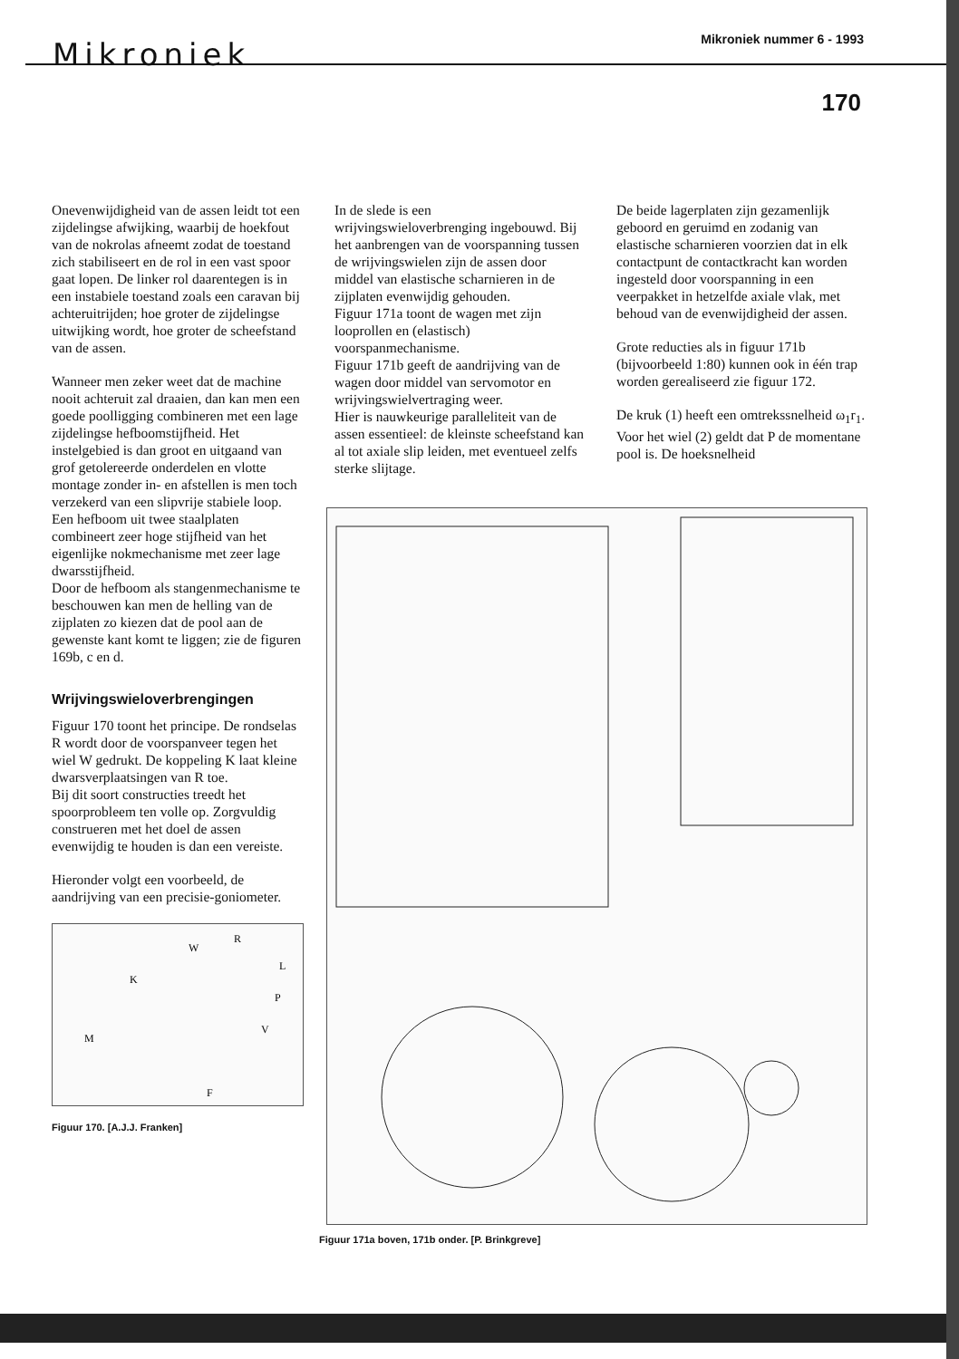Mikroniek Mikroniek nummer 6 - 1993
170
Onevenwijdigheid van de assen leidt tot een zijdelingse afwijking, waarbij de hoekfout van de nokrolas afneemt zodat de toestand zich stabiliseert en de rol in een vast spoor gaat lopen. De linker rol daarentegen is in een instabiele toestand zoals een caravan bij achteruitrijden; hoe groter de zijdelingse uitwijking wordt, hoe groter de scheefstand van de assen.
Wanneer men zeker weet dat de machine nooit achteruit zal draaien, dan kan men een goede poolligging combineren met een lage zijdelingse hefboomstijfheid. Het instelgebied is dan groot en uitgaand van grof getolereerde onderdelen en vlotte montage zonder in- en afstellen is men toch verzekerd van een slipvrije stabiele loop.
Een hefboom uit twee staalplaten combineert zeer hoge stijfheid van het eigenlijke nokmechanisme met zeer lage dwarsstijfheid.
Door de hefboom als stangenmechanisme te beschouwen kan men de helling van de zijplaten zo kiezen dat de pool aan de gewenste kant komt te liggen; zie de figuren 169b, c en d.
Wrijvingswieloverbrengingen
Figuur 170 toont het principe. De rondselas R wordt door de voorspanveer tegen het wiel W gedrukt. De koppeling K laat kleine dwarsverplaatsingen van R toe.
Bij dit soort constructies treedt het spoorprobleem ten volle op. Zorgvuldig construeren met het doel de assen evenwijdig te houden is dan een vereiste.
Hieronder volgt een voorbeeld, de aandrijving van een precisie-goniometer.
R
W
L
K
P
V
M
F
Figuur 170. [A.J.J. Franken]
In de slede is een wrijvingswieloverbrenging ingebouwd. Bij het aanbrengen van de voorspanning tussen de wrijvingswielen zijn de assen door middel van elastische scharnieren in de zijplaten evenwijdig gehouden.
Figuur 171a toont de wagen met zijn looprollen en (elastisch) voorspanmechanisme.
Figuur 171b geeft de aandrijving van de wagen door middel van servomotor en wrijvingswielvertraging weer.
Hier is nauwkeurige paralleliteit van de assen essentieel: de kleinste scheefstand kan al tot axiale slip leiden, met eventueel zelfs sterke slijtage.
De beide lagerplaten zijn gezamenlijk geboord en geruimd en zodanig van elastische scharnieren voorzien dat in elk contactpunt de contactkracht kan worden ingesteld door voorspanning in een veerpakket in hetzelfde axiale vlak, met behoud van de evenwijdigheid der assen.
Grote reducties als in figuur 171b (bijvoorbeeld 1:80) kunnen ook in één trap worden gerealiseerd zie figuur 172.
De kruk (1) heeft een omtrekssnelheid ω<sub>1</sub>r<sub>1</sub>. Voor het wiel (2) geldt dat P de momentane pool is. De hoeksnelheid
Figuur 171a boven, 171b onder. [P. Brinkgreve]